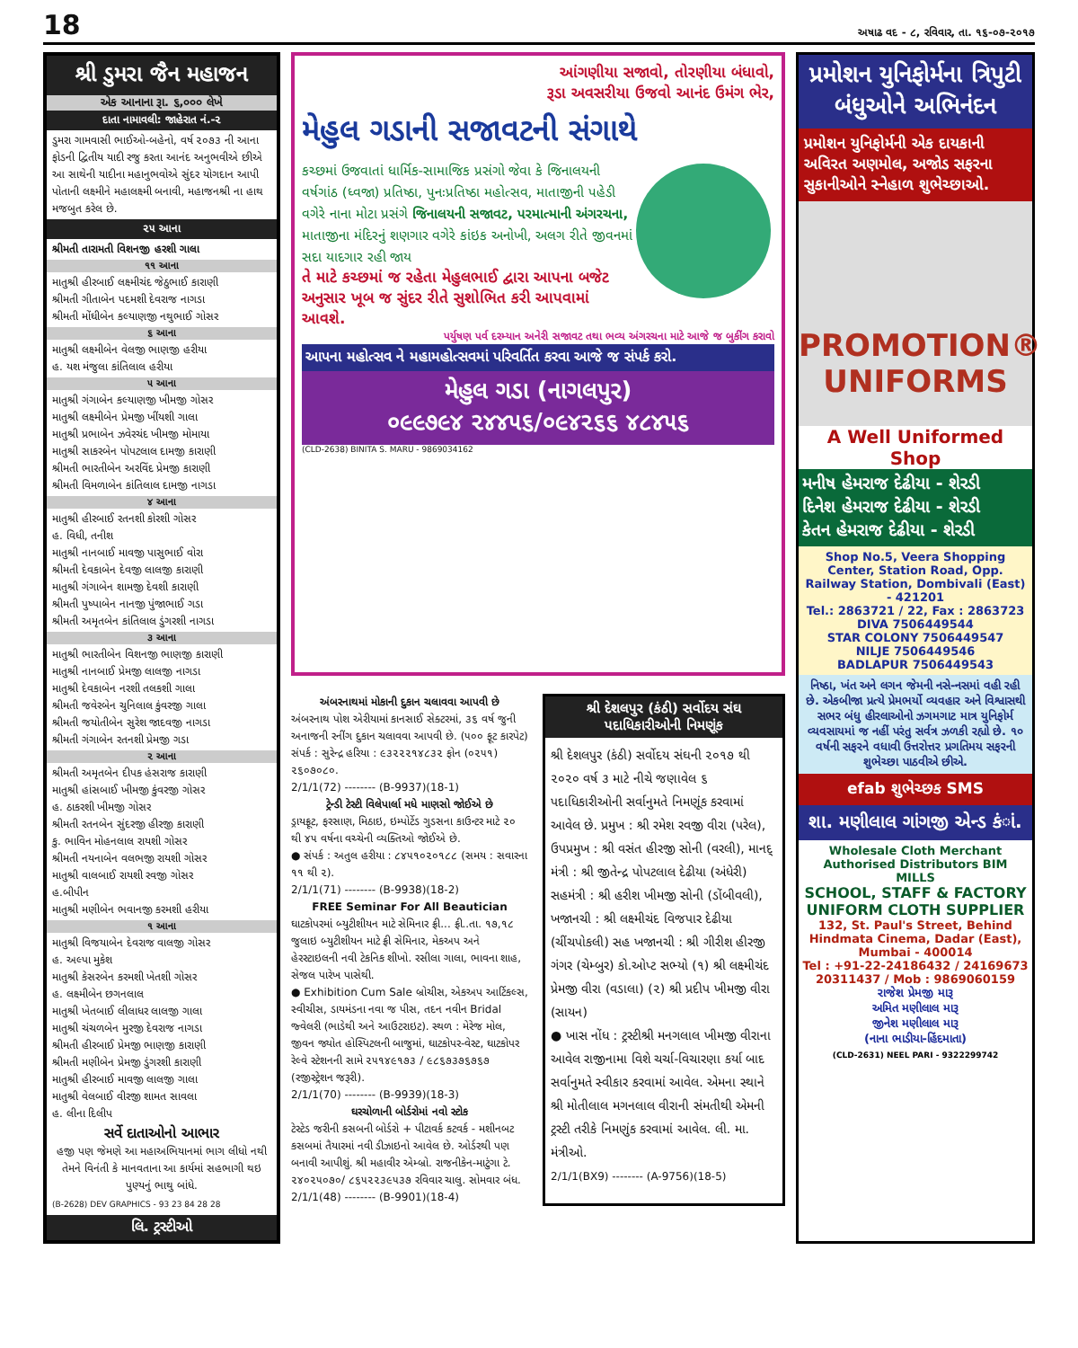18 અષાઢ વદ - ૮, રવિવાર, તા. ૧૬-૦૭-૨૦૧૭
શ્રી ડુમરા જૈન મહાજન
એક આનાના રૂા. ૬,૦૦૦ લેખે
દાતા નામાવલી: જાહેરાત નં.-૨
ડુમરા ગામવાસી ભાઈઓ-બહેનો, વર્ષ ૨૦૭૩ ની આના ફોડની દ્વિતીય યાદી રજુ કરતા આનંદ અનુભવીએ છીએ આ સાથેની યાદીના મહાનુભવોએ સુંદર યોગદાન આપી પોતાની લક્ષ્મીને મહાલક્ષ્મી બનાવી, મહાજનશ્રી ના હાથ મજબુત કરેલ છે.
૨૫ આના
શ્રીમતી તારામતી વિશનજી હરશી ગાલા
૧૧ આના
માતુશ્રી હીરબાઈ લક્ષ્મીચંદ જેઠુભાઈ કારાણી
શ્રીમતી ગીતાબેન પદમશી દેવરાજ નાગડા
શ્રીમતી મોંઘીબેન કલ્યાણજી નથુભાઈ ગોસર
૬ આના
માતુશ્રી લક્ષ્મીબેન વેલજી ભાણજી હરીયા
હ. યશ મંજુલા કાંતિલાલ હરીયા
૫ આના
માતુશ્રી ગંગાબેન કલ્યાણજી ખીમજી ગોસર
માતુશ્રી લક્ષ્મીબેન પ્રેમજી ખીંયશી ગાલા
માતુશ્રી પ્રભાબેન ઝવેરચંદ ખીમજી મોમાયા
માતુશ્રી સાકરબેન પોપટલાલ દામજી કારાણી
શ્રીમતી ભારતીબેન અરવિંદ પ્રેમજી કારાણી
શ્રીમતી વિમળાબેન કાંતિલાલ દામજી નાગડા
૪ આના
માતુશ્રી હીરબાઈ રતનશી કોરશી ગોસર
હ. વિધી, તનીશ
માતુશ્રી નાનબાઈ માવજી પાસુભાઈ વોરા
શ્રીમતી દેવકાબેન દેવજી લાલજી કારાણી
માતુશ્રી ગંગાબેન શામજી દેવશી કારાણી
શ્રીમતી પુષ્પાબેન નાનજી પુંજાભાઈ ગડા
શ્રીમતી અમૃતબેન કાંતિલાલ ડુંગરશી નાગડા
૩ આના
માતુશ્રી ભારતીબેન વિશનજી ભાણજી કારાણી
માતુશ્રી નાનબાઈ પ્રેમજી લાલજી નાગડા
માતુશ્રી દેવકાબેન નરશી તલકશી ગાલા
શ્રીમતી જવેરબેન ચુનિલાલ કુંવરજી ગાલા
શ્રીમતી જયોતીબેન સુરેશ જાદવજી નાગડા
શ્રીમતી ગંગાબેન રતનશી પ્રેમજી ગડા
૨ આના
શ્રીમતી અમૃતબેન દીપક હંસરાજ કારાણી
માતુશ્રી હાંસબાઈ ખીમજી કુંવરજી ગોસર
હ. ઠાકરશી ખીમજી ગોસર
શ્રીમતી રતનબેન સુંદરજી હીરજી કારાણી
કુ. ભાવિન મોહનલાલ રાયશી ગોસર
શ્રીમતી નયનાબેન વલભજી રાયશી ગોસર
માતુશ્રી વાલબાઈ રાયશી રવજી ગોસર
હ.બીપીન
માતુશ્રી મણીબેન ભવાનજી કરમશી હરીયા
૧ આના
માતુશ્રી વિજયાબેન દેવરાજ વાલજી ગોસર
હ. અલ્પા મુકેશ
માતુશ્રી કેસરબેન કરમશી ખેતશી ગોસર
હ. લક્ષ્મીબેન છગનલાલ
માતુશ્રી ખેતબાઈ લીલાધર લાલજી ગાલા
માતુશ્રી ચંચળબેન મુરજી દેવરાજ નાગડા
શ્રીમતી હીરબાઈ પ્રેમજી ભાણજી કારાણી
શ્રીમતી મણીબેન પ્રેમજી ડુંગરશી કારાણી
માતુશ્રી હીરબાઈ માવજી લાલજી ગાલા
માતુશ્રી વેલબાઈ વીરજી શામત સાવલા
હ. લીના દિલીપ
સર્વે દાતાઓનો આભાર
હજી પણ જેમણે આ મહાઅભિયાનમાં ભાગ લીધો નથી તેમને વિનંતી કે માનવતાના આ કાર્યમાં સહભાગી થઇ પુણ્યનું ભાથુ બાંધે.
(B-2628) DEV GRAPHICS - 93 23 84 28 28
લિ. ટ્રસ્ટીઓ
આંગણીયા સજાવો, તોરણીયા બંધાવો,
રૂડા અવસરીયા ઉજવો આનંદ ઉમંગ ભેર,
મેહુલ ગડાની સજાવટની સંગાથે
કચ્છમાં ઉજવાતાં ધાર્મિક-સામાજિક પ્રસંગો જેવા કે જિનાલયની વર્ષગાંઠ (ધ્વજા) પ્રતિષ્ઠા, પુનઃપ્રતિષ્ઠા મહોત્સવ, માતાજીની પહેડી વગેરે નાના મોટા પ્રસંગે જિનાલયની સજાવટ, પરમાત્માની અંગરચના, માતાજીના મંદિરનું શણગાર વગેરે કાંઇક અનોખી, અલગ રીતે જીવનમાં સદા યાદગાર રહી જાય
તે માટે કચ્છમાં જ રહેતા મેહુલભાઈ દ્વારા આપના બજેટ અનુસાર ખૂબ જ સુંદર રીતે સુશોભિત કરી આપવામાં આવશે.
પર્યુષણ પર્વ દરમ્યાન અનેરી સજાવટ તથા ભવ્ય અંગરચના માટે આજે જ બુકીંગ કરાવો
આપના મહોત્સવ ને મહામહોત્સવમાં પરિવર્તિત કરવા આજે જ સંપર્ક કરો.
મેહુલ ગડા (નાગલપુર)
૦૯૯૭૯૪ ૨૪૪૫૬/૦૯૪૨૬૬ ૪૮૪૫૬
(CLD-2638) BINITA S. MARU - 9869034162
અંબરનાથમાં મોકાની દુકાન ચલાવવા આપવી છે
અંબરનાથ પોશ એરીયામાં કાનસાઈ સેક્ટરમાં, ૩૬ વર્ષ જુની અનાજની રનીંગ દુકાન ચલાવવા આપવી છે. (૫૦૦ ફૂટ કારપેટ) સંપર્ક : સુરેન્દ્ર હરિયા : ૯૩૨૨૨૧૪૮૩૨ ફોન (૦૨૫૧) ૨૬૦૭૦૮૦.
2/1/1(72) -------- (B-9937)(18-1)
ટ્રેન્ડી ટેસ્ટી વિલેપાર્લા મધે માણસો જોઈએ છે
ડ્રાયફ્રૂટ, ફરસાણ, મિઠાઇ, ઇમ્પોર્ટેડ ગુડસના કાઉન્ટર માટે ૨૦ થી ૪૫ વર્ષના વચ્ચેની વ્યક્તિઓ જોઈએ છે.
● સંપર્ક : અતુલ હરીયા : ૮૪૫૧૦૨૦૧૮૮ (સમય : સવારના ૧૧ થી ૨).
2/1/1(71) -------- (B-9938)(18-2)
FREE Seminar For All Beautician
ઘાટકોપરમાં બ્યુટીશીયન માટે સેમિનાર ફ્રી... ફ્રી..તા. ૧૭,૧૮ જુલાઇ બ્યુટીશીયન માટે ફ્રી સેમિનાર, મેકઅપ અને હેરસ્ટાઇલની નવી ટેકનિક શીખો. રસીલા ગાલા, ભાવના શાહ, સેજલ પારેખ પાસેથી.
● Exhibition Cum Sale બ્રોચીસ, એકઅપ આર્ટિકલ્સ, સ્વીચીસ, ડાયમંડના નવા જ પીસ, તદન નવીન Bridal જ્વેલરી (ભાડેથી અને આઉટરાઇટ). સ્થળ : મેરેજ મોલ, જીવન જ્યોત હોસ્પિટલની બાજુમાં, ઘાટકોપર-વેસ્ટ, ઘાટકોપર રેલ્વે સ્ટેશનની સામે ૨૫૧૪૯૧૭૩ / ૯૮૬૭૩૭૬૭૬૭ (રજીસ્ટ્રેશન જરૂરી).
2/1/1(70) -------- (B-9939)(18-3)
ઘરચોળાની બોર્ડરોમાં નવો સ્ટોક
ટેસ્ટેડ જરીની કસબની બોર્ડરો + પીટાવર્ક કટવર્ક - મશીનબટ કસબમાં તૈયારમાં નવી ડીઝાઇનો આવેલ છે. ઓર્ડરથી પણ બનાવી આપીશું. શ્રી મહાવીર એમ્બ્રો. રાજનીકેન-માટુંગા ટે. ૨૪૦૨૫૦૭૦/ ૮૬૫૨૨૩૯૫૩૭ રવિવાર ચાલુ. સોમવાર બંધ.
2/1/1(48) -------- (B-9901)(18-4)
શ્રી દેશલપુર (કંઠી) સર્વોદય સંઘ પદાધિકારીઓની નિમણૂંક
શ્રી દેશલપુર (કંઠી) સર્વોદય સંઘની ૨૦૧૭ થી ૨૦૨૦ વર્ષ ૩ માટે નીચે જણાવેલ ૬ પદાધિકારીઓની સર્વાનુમતે નિમણૂંક કરવામાં આવેલ છે. પ્રમુખ : શ્રી રમેશ રવજી વીરા (પરેલ), ઉપપ્રમુખ : શ્રી વસંત હીરજી સોની (વરલી), માનદ્ મંત્રી : શ્રી જીતેન્દ્ર પોપટલાલ દેઢીયા (અંધેરી) સહમંત્રી : શ્રી હરીશ ખીમજી સોની (ડોંબીવલી), ખજાનચી : શ્રી લક્ષ્મીચંદ વિજપાર દેઢીયા (ચીંચપોકલી) સહ ખજાનચી : શ્રી ગીરીશ હીરજી ગંગર (ચેમ્બુર) કો.ઓપ્ટ સભ્યો (૧) શ્રી લક્ષ્મીચંદ પ્રેમજી વીરા (વડાલા) (૨) શ્રી પ્રદીપ ખીમજી વીરા (સાયન)
● ખાસ નોંધ : ટ્રસ્ટીશ્રી મનગલાલ ખીમજી વીરાના આવેલ રાજીનામા વિશે ચર્ચા-વિચારણા કર્યા બાદ સર્વાનુમતે સ્વીકાર કરવામાં આવેલ. એમના સ્થાને શ્રી મોતીલાલ મગનલાલ વીરાની સંમતીથી એમની ટ્રસ્ટી તરીકે નિમણુંક કરવામાં આવેલ. લી. મા. મંત્રીઓ.
2/1/1(BX9) -------- (A-9756)(18-5)
પ્રમોશન યુનિફોર્મના ત્રિપુટી બંધુઓને અભિનંદન
પ્રમોશન યુનિફોર્મની એક દાયકાની અવિરત અણમોલ, અજોડ સફરના સુકાનીઓને સ્નેહાળ શુભેચ્છાઓ.
PROMOTION® UNIFORMS
A Well Uniformed Shop
મનીષ હેમરાજ દેઢીયા - શેરડી
દિનેશ હેમરાજ દેઢીયા - શેરડી
કેતન હેમરાજ દેઢીયા - શેરડી
Shop No.5, Veera Shopping Center, Station Road, Opp. Railway Station, Dombivali (East) - 421201
Tel.: 2863721 / 22, Fax : 2863723
DIVA 7506449544
STAR COLONY 7506449547
NILJE 7506449546
BADLAPUR 7506449543
નિષ્ઠા, ખંત અને લગન જેમની નસે-નસમાં વહી રહી છે. એકબીજા પ્રત્યે પ્રેમભર્યો વ્યવહાર અને વિશ્વાસથી સભર બંધુ હીરલાઓનો ઝગમગાટ માત્ર યુનિફોર્મ વ્યવસાયમાં જ નહીં પરંતુ સર્વત્ર ઝળકી રહ્યો છે. ૧૦ વર્ષની સફરને વધાવી ઉત્તરોત્તર પ્રગતિમય સફરની શુભેચ્છા પાઠવીએ છીએ.
efab શુભેચ્છક SMS
શા. મણીલાલ ગાંગજી એન્ડ કંાં.
Wholesale Cloth Merchant
Authorised Distributors BIM MILLS
SCHOOL, STAFF & FACTORY UNIFORM CLOTH SUPPLIER
132, St. Paul's Street, Behind Hindmata Cinema, Dadar (East), Mumbai - 400014
Tel : +91-22-24186432 / 24169673 20311437 / Mob : 9869060159
રાજેશ પ્રેમજી મારૂ
અમિત મણીલાલ મારૂ
જીનેશ મણીલાલ મારૂ
(નાના ભાડીયા-હિંદમાતા)
(CLD-2631) NEEL PARI - 9322299742